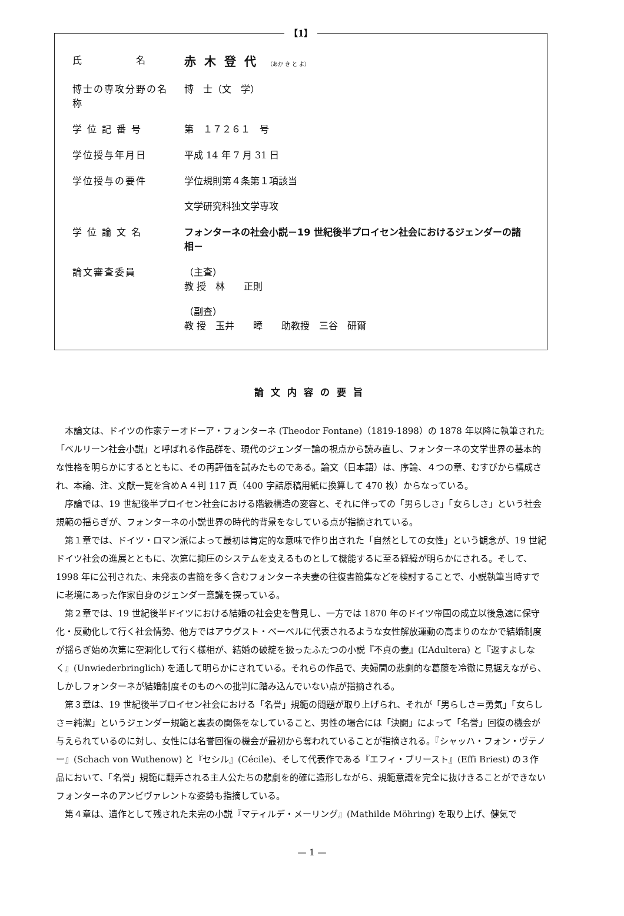【1】
| 氏 名 | 赤木登代 （あか き と よ） |
| 博士の専攻分野の名称 | 博 士（文 学） |
| 学 位 記 番 号 | 第 １７２６１ 号 |
| 学位授与年月日 | 平成 14 年 7 月 31 日 |
| 学位授与の要件 | 学位規則第４条第１項該当 文学研究科独文学専攻 |
| 学 位 論 文 名 | フォンターネの社会小説－19 世紀後半プロイセン社会におけるジェンダーの諸相－ |
| 論文審査委員 | （主査） 教 授 林 正則 （副査） 教 授 玉井 暲 助教授 三谷 研爾 |
論文内容の要旨
本論文は、ドイツの作家テーオドーア・フォンターネ (Theodor Fontane)（1819-1898）の 1878 年以降に執筆された「ベルリーン社会小説」と呼ばれる作品群を、現代のジェンダー論の視点から読み直し、フォンターネの文学世界の基本的な性格を明らかにするとともに、その再評価を試みたものである。論文（日本語）は、序論、４つの章、むすびから構成され、本論、注、文献一覧を含めＡ４判 117 頁（400 字詰原稿用紙に換算して 470 枚）からなっている。
序論では、19 世紀後半プロイセン社会における階級構造の変容と、それに伴っての「男らしさ」「女らしさ」という社会規範の揺らぎが、フォンターネの小説世界の時代的背景をなしている点が指摘されている。
第１章では、ドイツ・ロマン派によって最初は肯定的な意味で作り出された「自然としての女性」という観念が、19 世紀ドイツ社会の進展とともに、次第に抑圧のシステムを支えるものとして機能するに至る経緯が明らかにされる。そして、1998 年に公刊された、未発表の書簡を多く含むフォンターネ夫妻の往復書簡集などを検討することで、小説執筆当時すでに老境にあった作家自身のジェンダー意識を探っている。
第２章では、19 世紀後半ドイツにおける結婚の社会史を瞥見し、一方では 1870 年のドイツ帝国の成立以後急速に保守化・反動化して行く社会情勢、他方ではアウグスト・ベーベルに代表されるような女性解放運動の高まりのなかで結婚制度が揺らぎ始め次第に空洞化して行く様相が、結婚の破綻を扱ったふたつの小説『不貞の妻』(L’Adultera) と『返すよしなく』(Unwiederbringlich) を通して明らかにされている。それらの作品で、夫婦間の悲劇的な葛藤を冷徹に見据えながら、しかしフォンターネが結婚制度そのものへの批判に踏み込んでいない点が指摘される。
第３章は、19 世紀後半プロイセン社会における「名誉」規範の問題が取り上げられ、それが「男らしさ＝勇気」「女らしさ＝純潔」というジェンダー規範と裏表の関係をなしていること、男性の場合には「決闘」によって「名誉」回復の機会が与えられているのに対し、女性には名誉回復の機会が最初から奪われていることが指摘される。『シャッハ・フォン・ヴテノー』(Schach von Wuthenow) と『セシル』(Cécile)、そして代表作である『エフィ・ブリースト』(Effi Briest) の３作品において、「名誉」規範に翻弄される主人公たちの悲劇を的確に造形しながら、規範意識を完全に抜けきることができないフォンターネのアンビヴァレントな姿勢も指摘している。
第４章は、遺作として残された未完の小説『マティルデ・メーリング』(Mathilde Möhring) を取り上げ、健気で
— 1 —